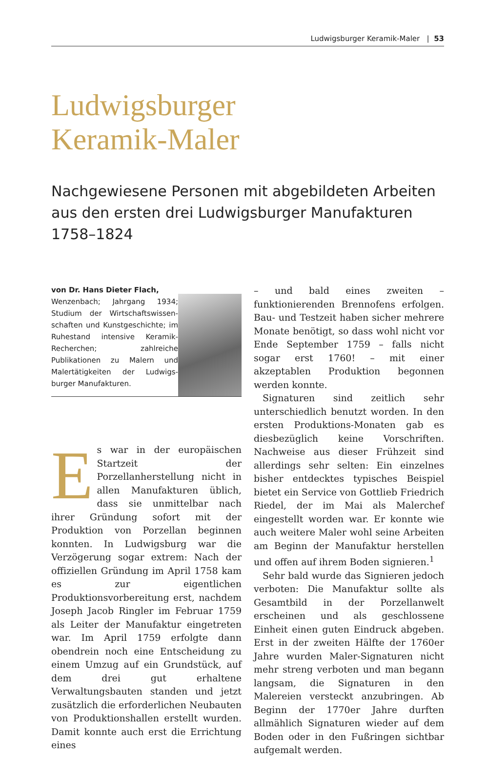Ludwigsburger Keramik-Maler | 53
Ludwigsburger
Keramik-Maler
Nachgewiesene Personen mit abgebildeten Arbeiten aus den ersten drei Ludwigsburger Manufakturen 1758–1824
von Dr. Hans Dieter Flach,
Wenzenbach; Jahrgang 1934; Studium der Wirtschaftswissen­schaften und Kunstgeschichte; im Ruhestand intensive Kera­mik-Recherchen; zahlreiche Publikationen zu Malern und Malertätigkeiten der Ludwigs­burger Manufakturen.
Es war in der europäischen Start­zeit der Porzellanherstellung nicht in allen Manufakturen üb­lich, dass sie unmittelbar nach ihrer Gründung sofort mit der Produktion von Porzellan beginnen konn­ten. In Ludwigsburg war die Verzögerung sogar extrem: Nach der offiziellen Grün­dung im April 1758 kam es zur eigentlichen Produktionsvorbereitung erst, nachdem Joseph Jacob Ringler im Februar 1759 als Leiter der Manufaktur eingetreten war. Im April 1759 erfolgte dann obendrein noch eine Entscheidung zu einem Umzug auf ein Grundstück, auf dem drei gut erhalte­ne Verwaltungsbauten standen und jetzt zusätzlich die erforderlichen Neubauten von Produktionshallen erstellt wurden. Da­mit konnte auch erst die Errichtung eines
– und bald eines zweiten – funktionieren­den Brennofens erfolgen. Bau- und Testzeit haben sicher mehrere Monate benötigt, so dass wohl nicht vor Ende September 1759 – falls nicht sogar erst 1760! – mit einer akzeptablen Produktion begonnen werden konnte.
Signaturen sind zeitlich sehr unterschied­lich benutzt worden. In den ersten Produk­tions-Monaten gab es diesbezüglich keine Vorschriften. Nachweise aus dieser Frühzeit sind allerdings sehr selten: Ein einzelnes bisher entdecktes typisches Beispiel bietet ein Service von Gottlieb Friedrich Riedel, der im Mai als Malerchef eingestellt worden war. Er konnte wie auch weitere Maler wohl seine Arbeiten am Beginn der Manufaktur herstellen und offen auf ihrem Boden sig­nieren.<sup>1</sup>
Sehr bald wurde das Signieren jedoch ver­boten: Die Manufaktur sollte als Gesamtbild in der Porzellanwelt erscheinen und als ge­schlossene Einheit einen guten Eindruck ab­geben. Erst in der zweiten Hälfte der 1760er Jahre wurden Maler-Signaturen nicht mehr streng verboten und man begann langsam, die Signaturen in den Malereien versteckt anzubringen. Ab Beginn der 1770er Jahre durften allmählich Signaturen wieder auf dem Boden oder in den Fußringen sichtbar aufgemalt werden.